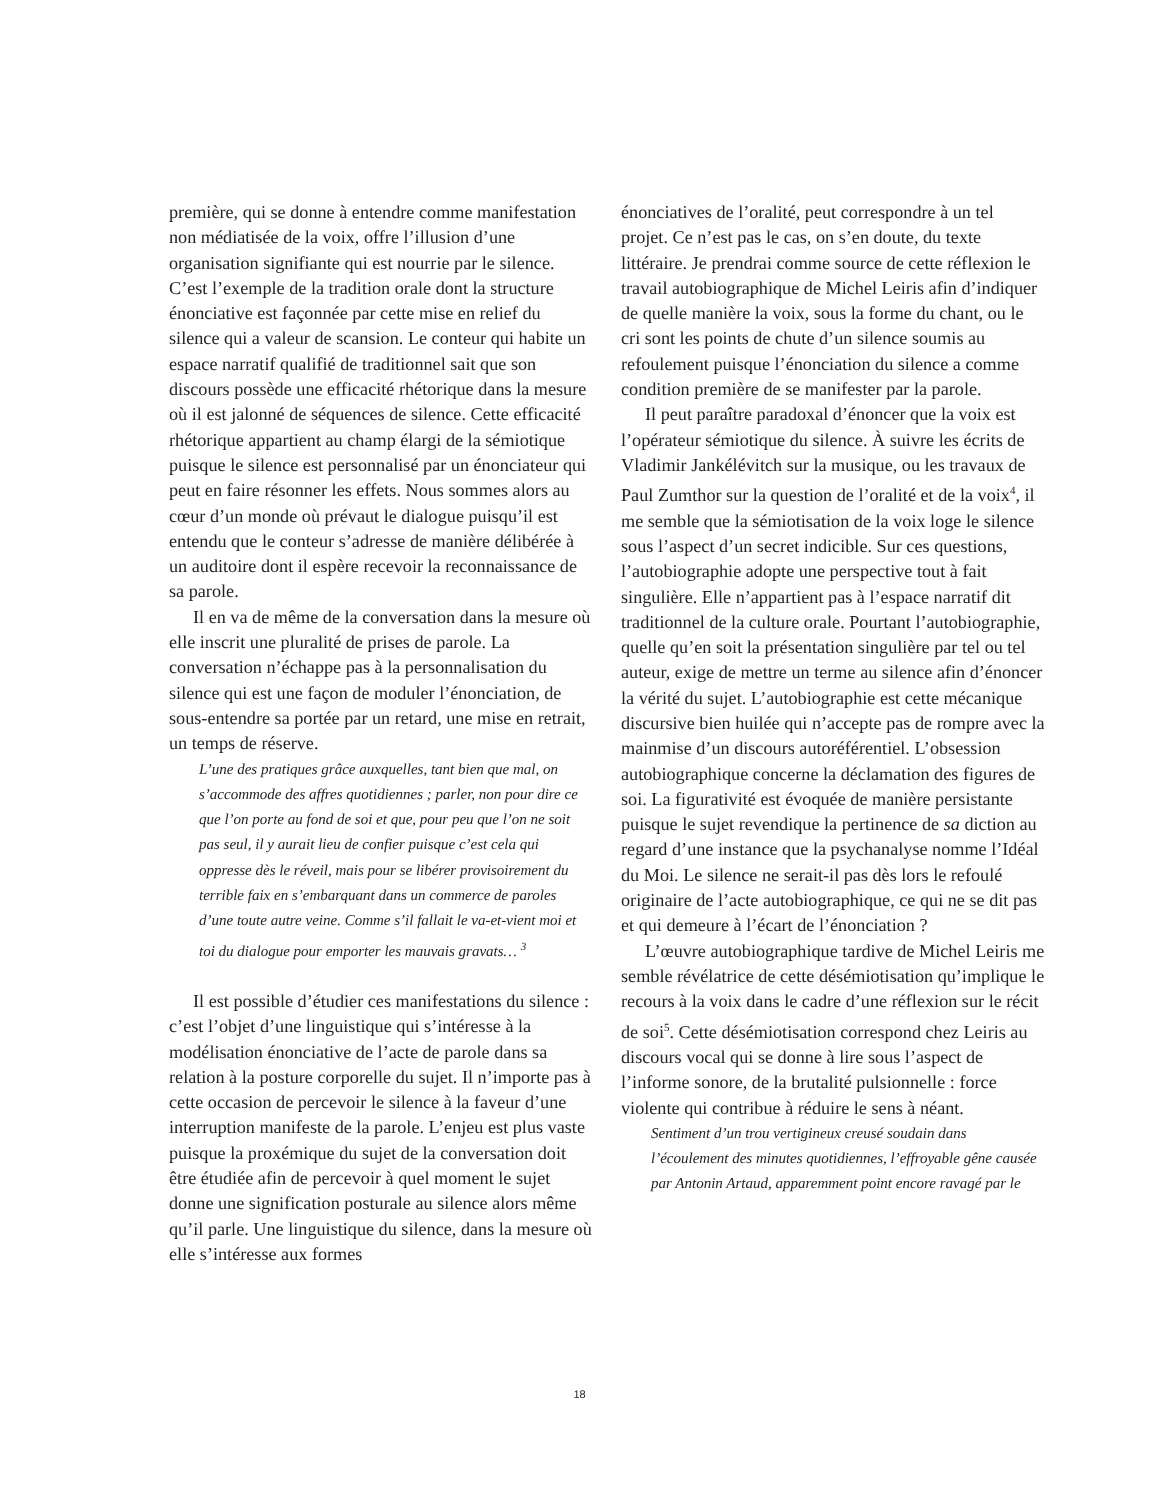première, qui se donne à entendre comme manifestation non médiatisée de la voix, offre l’illusion d’une organisation signifiante qui est nourrie par le silence. C’est l’exemple de la tradition orale dont la structure énonciative est façonnée par cette mise en relief du silence qui a valeur de scansion. Le conteur qui habite un espace narratif qualifié de traditionnel sait que son discours possède une efficacité rhétorique dans la mesure où il est jalonné de séquences de silence. Cette efficacité rhétorique appartient au champ élargi de la sémiotique puisque le silence est personnalisé par un énonciateur qui peut en faire résonner les effets. Nous sommes alors au cœur d’un monde où prévaut le dialogue puisqu’il est entendu que le conteur s’adresse de manière délibérée à un auditoire dont il espère recevoir la reconnaissance de sa parole.
Il en va de même de la conversation dans la mesure où elle inscrit une pluralité de prises de parole. La conversation n’échappe pas à la personnalisation du silence qui est une façon de moduler l’énonciation, de sous-entendre sa portée par un retard, une mise en retrait, un temps de réserve.
L’une des pratiques grâce auxquelles, tant bien que mal, on s’accommode des affres quotidiennes ; parler, non pour dire ce que l’on porte au fond de soi et que, pour peu que l’on ne soit pas seul, il y aurait lieu de confier puisque c’est cela qui oppresse dès le réveil, mais pour se libérer provisoirement du terrible faix en s’embarquant dans un commerce de paroles d’une toute autre veine. Comme s’il fallait le va-et-vient moi et toi du dialogue pour emporter les mauvais gravats… <sup>3</sup>
Il est possible d’étudier ces manifestations du silence : c’est l’objet d’une linguistique qui s’intéresse à la modélisation énonciative de l’acte de parole dans sa relation à la posture corporelle du sujet. Il n’importe pas à cette occasion de percevoir le silence à la faveur d’une interruption manifeste de la parole. L’enjeu est plus vaste puisque la proxémique du sujet de la conversation doit être étudiée afin de percevoir à quel moment le sujet donne une signification posturale au silence alors même qu’il parle. Une linguistique du silence, dans la mesure où elle s’intéresse aux formes
énonciatives de l’oralité, peut correspondre à un tel projet. Ce n’est pas le cas, on s’en doute, du texte littéraire. Je prendrai comme source de cette réflexion le travail autobiographique de Michel Leiris afin d’indiquer de quelle manière la voix, sous la forme du chant, ou le cri sont les points de chute d’un silence soumis au refoulement puisque l’énonciation du silence a comme condition première de se manifester par la parole.
Il peut paraître paradoxal d’énoncer que la voix est l’opérateur sémiotique du silence. À suivre les écrits de Vladimir Jankélévitch sur la musique, ou les travaux de Paul Zumthor sur la question de l’oralité et de la voix<sup>4</sup>, il me semble que la sémiotisation de la voix loge le silence sous l’aspect d’un secret indicible. Sur ces questions, l’autobiographie adopte une perspective tout à fait singulière. Elle n’appartient pas à l’espace narratif dit traditionnel de la culture orale. Pourtant l’autobiographie, quelle qu’en soit la présentation singulière par tel ou tel auteur, exige de mettre un terme au silence afin d’énoncer la vérité du sujet. L’autobiographie est cette mécanique discursive bien huilée qui n’accepte pas de rompre avec la mainmise d’un discours autoréférentiel. L’obsession autobiographique concerne la déclamation des figures de soi. La figurativité est évoquée de manière persistante puisque le sujet revendique la pertinence de sa diction au regard d’une instance que la psychanalyse nomme l’Idéal du Moi. Le silence ne serait-il pas dès lors le refoulé originaire de l’acte autobiographique, ce qui ne se dit pas et qui demeure à l’écart de l’énonciation ?
L’œuvre autobiographique tardive de Michel Leiris me semble révélatrice de cette désémiotisation qu’implique le recours à la voix dans le cadre d’une réflexion sur le récit de soi<sup>5</sup>. Cette désémiotisation correspond chez Leiris au discours vocal qui se donne à lire sous l’aspect de l’informe sonore, de la brutalité pulsionnelle : force violente qui contribue à réduire le sens à néant.
Sentiment d’un trou vertigineux creusé soudain dans l’écoulement des minutes quotidiennes, l’effroyable gêne causée par Antonin Artaud, apparemment point encore ravagé par le
18